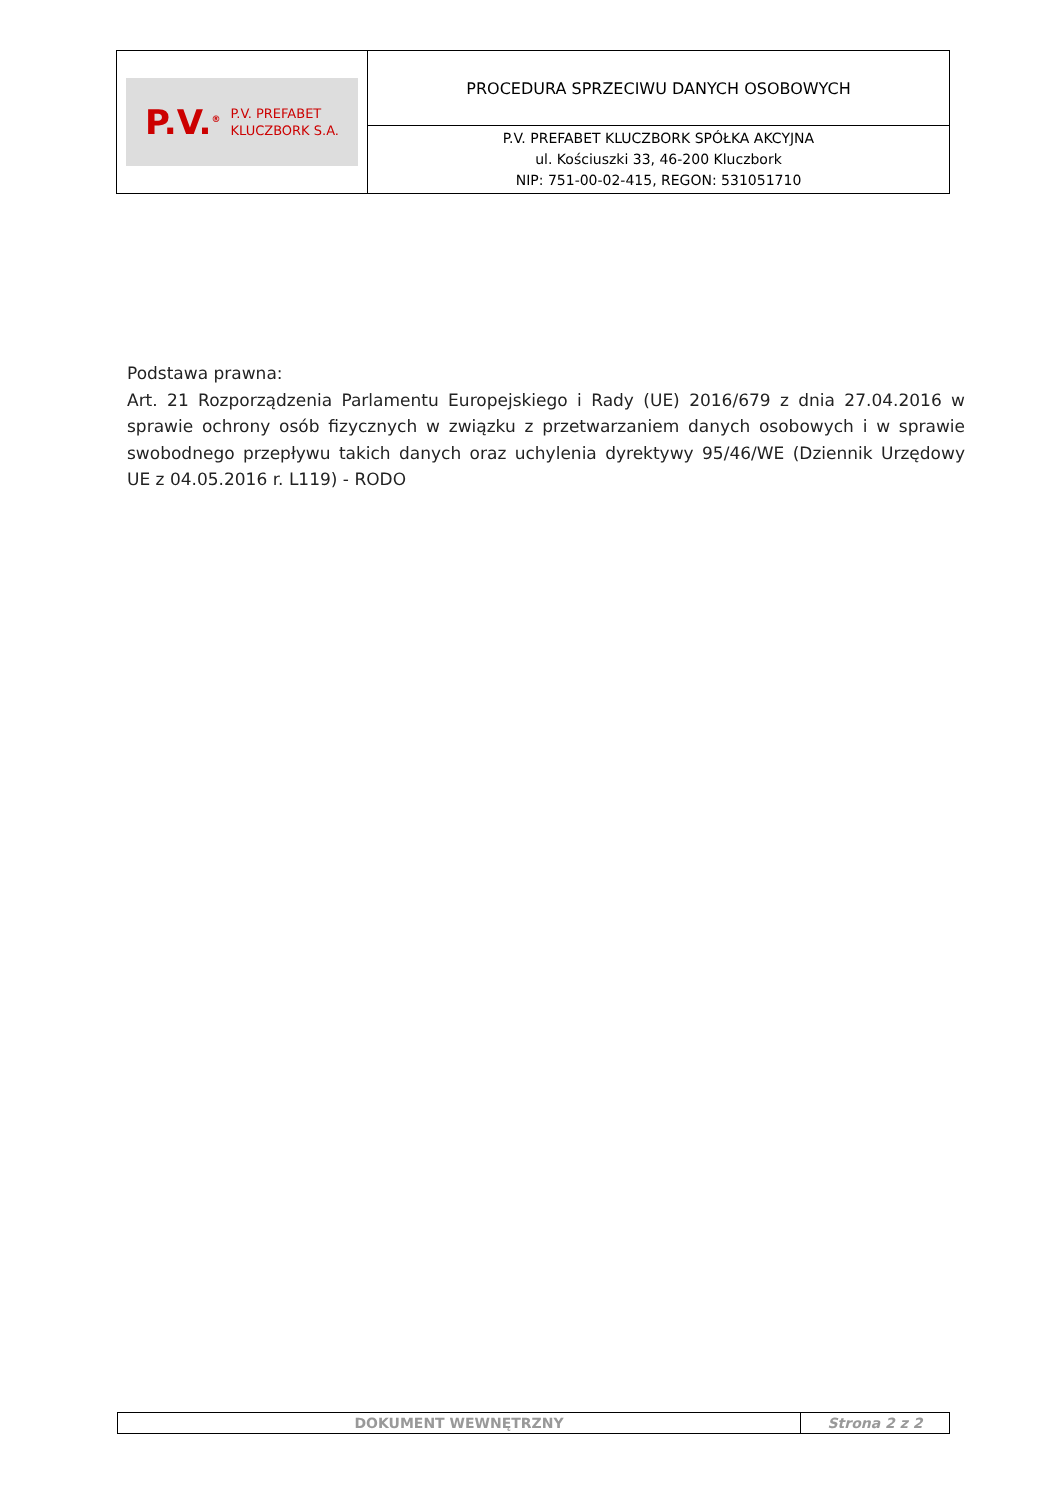| P.V.<sup>®</sup> P.V. PREFABET KLUCZBORK S.A. | PROCEDURA SPRZECIWU DANYCH OSOBOWYCH |
| | P.V. PREFABET KLUCZBORK SPÓŁKA AKCYJNA ul. Kościuszki 33, 46-200 Kluczbork NIP: 751-00-02-415, REGON: 531051710 |
Podstawa prawna:
Art. 21 Rozporządzenia Parlamentu Europejskiego i Rady (UE) 2016/679 z dnia 27.04.2016 w sprawie ochrony osób fizycznych w związku z przetwarzaniem danych osobowych i w sprawie swobodnego przepływu takich danych oraz uchylenia dyrektywy 95/46/WE (Dziennik Urzędowy UE z 04.05.2016 r. L119) - RODO
| DOKUMENT WEWNĘTRZNY | Strona 2 z 2 |